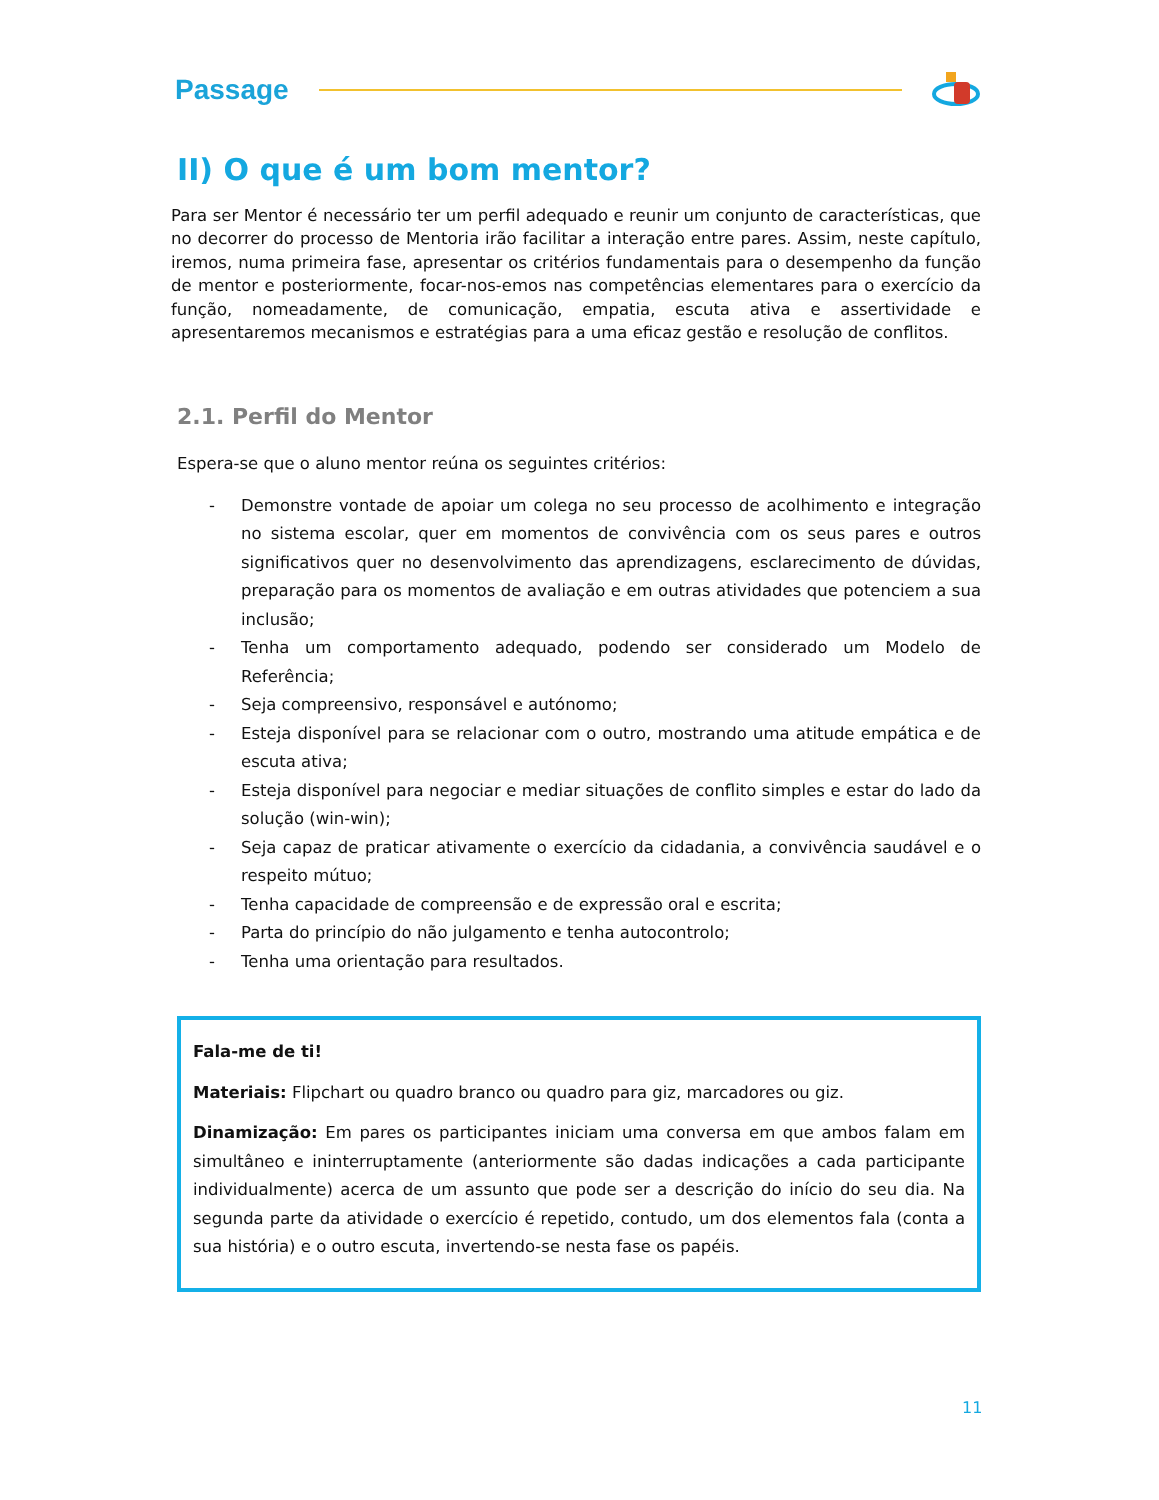Passage
II) O que é um bom mentor?
Para ser Mentor é necessário ter um perfil adequado e reunir um conjunto de características, que no decorrer do processo de Mentoria irão facilitar a interação entre pares. Assim, neste capítulo, iremos, numa primeira fase, apresentar os critérios fundamentais para o desempenho da função de mentor e posteriormente, focar-nos-emos nas competências elementares para o exercício da função, nomeadamente, de comunicação, empatia, escuta ativa e assertividade e apresentaremos mecanismos e estratégias para a uma eficaz gestão e resolução de conflitos.
2.1. Perfil do Mentor
Espera-se que o aluno mentor reúna os seguintes critérios:
- Demonstre vontade de apoiar um colega no seu processo de acolhimento e integração no sistema escolar, quer em momentos de convivência com os seus pares e outros significativos quer no desenvolvimento das aprendizagens, esclarecimento de dúvidas, preparação para os momentos de avaliação e em outras atividades que potenciem a sua inclusão;
- Tenha um comportamento adequado, podendo ser considerado um Modelo de Referência;
- Seja compreensivo, responsável e autónomo;
- Esteja disponível para se relacionar com o outro, mostrando uma atitude empática e de escuta ativa;
- Esteja disponível para negociar e mediar situações de conflito simples e estar do lado da solução (win-win);
- Seja capaz de praticar ativamente o exercício da cidadania, a convivência saudável e o respeito mútuo;
- Tenha capacidade de compreensão e de expressão oral e escrita;
- Parta do princípio do não julgamento e tenha autocontrolo;
- Tenha uma orientação para resultados.
Fala-me de ti!
Materiais: Flipchart ou quadro branco ou quadro para giz, marcadores ou giz.
Dinamização: Em pares os participantes iniciam uma conversa em que ambos falam em simultâneo e ininterruptamente (anteriormente são dadas indicações a cada participante individualmente) acerca de um assunto que pode ser a descrição do início do seu dia. Na segunda parte da atividade o exercício é repetido, contudo, um dos elementos fala (conta a sua história) e o outro escuta, invertendo-se nesta fase os papéis.
11